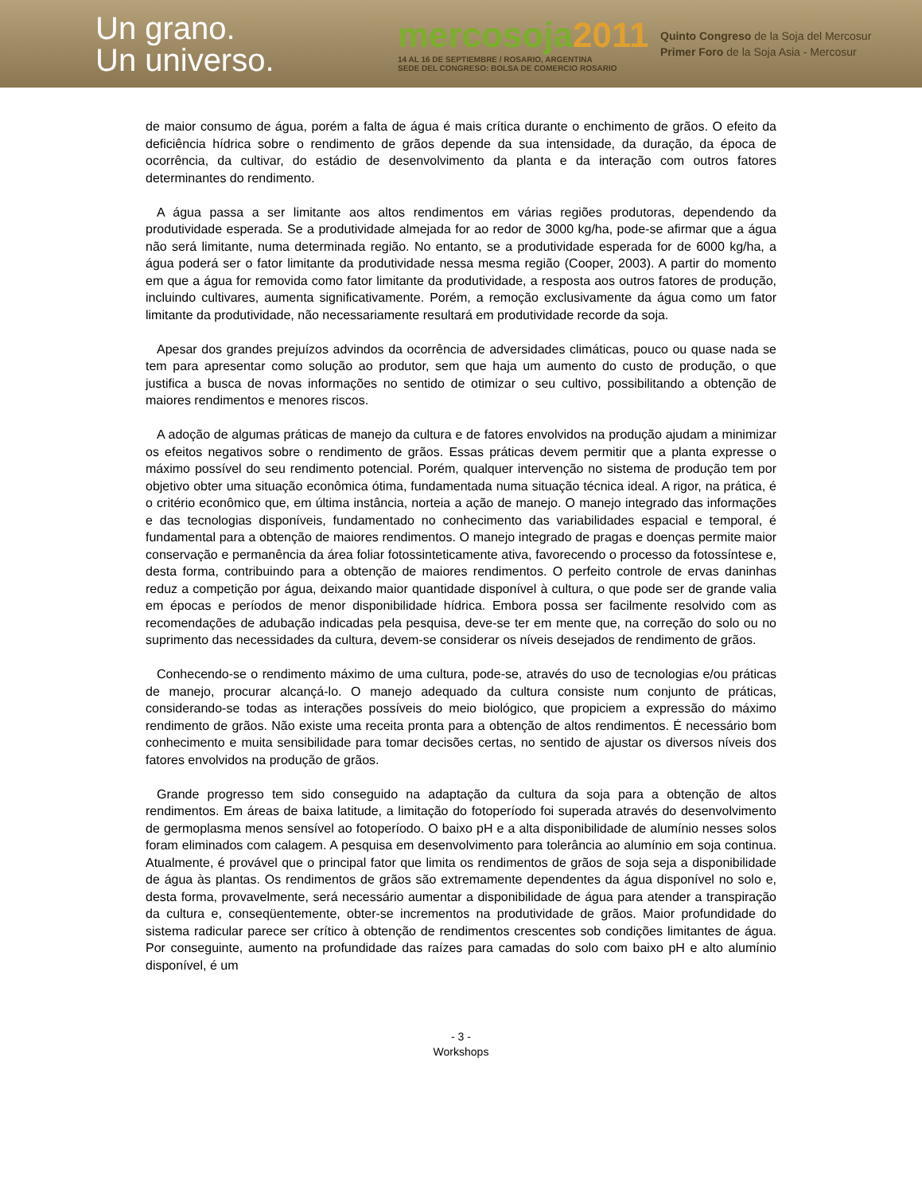Un grano.
Un universo.
mercosoja2011
14 AL 16 DE SEPTIEMBRE / ROSARIO, ARGENTINA
SEDE DEL CONGRESO: BOLSA DE COMERCIO ROSARIO
Quinto Congreso de la Soja del Mercosur
Primer Foro de la Soja Asia - Mercosur
de maior consumo de água, porém a falta de água é mais crítica durante o enchimento de grãos. O efeito da deficiência hídrica sobre o rendimento de grãos depende da sua intensidade, da duração, da época de ocorrência, da cultivar, do estádio de desenvolvimento da planta e da interação com outros fatores determinantes do rendimento.
A água passa a ser limitante aos altos rendimentos em várias regiões produtoras, dependendo da produtividade esperada. Se a produtividade almejada for ao redor de 3000 kg/ha, pode-se afirmar que a água não será limitante, numa determinada região. No entanto, se a produtividade esperada for de 6000 kg/ha, a água poderá ser o fator limitante da produtividade nessa mesma região (Cooper, 2003). A partir do momento em que a água for removida como fator limitante da produtividade, a resposta aos outros fatores de produção, incluindo cultivares, aumenta significativamente. Porém, a remoção exclusivamente da água como um fator limitante da produtividade, não necessariamente resultará em produtividade recorde da soja.
Apesar dos grandes prejuízos advindos da ocorrência de adversidades climáticas, pouco ou quase nada se tem para apresentar como solução ao produtor, sem que haja um aumento do custo de produção, o que justifica a busca de novas informações no sentido de otimizar o seu cultivo, possibilitando a obtenção de maiores rendimentos e menores riscos.
A adoção de algumas práticas de manejo da cultura e de fatores envolvidos na produção ajudam a minimizar os efeitos negativos sobre o rendimento de grãos. Essas práticas devem permitir que a planta expresse o máximo possível do seu rendimento potencial. Porém, qualquer intervenção no sistema de produção tem por objetivo obter uma situação econômica ótima, fundamentada numa situação técnica ideal. A rigor, na prática, é o critério econômico que, em última instância, norteia a ação de manejo. O manejo integrado das informações e das tecnologias disponíveis, fundamentado no conhecimento das variabilidades espacial e temporal, é fundamental para a obtenção de maiores rendimentos. O manejo integrado de pragas e doenças permite maior conservação e permanência da área foliar fotossinteticamente ativa, favorecendo o processo da fotossíntese e, desta forma, contribuindo para a obtenção de maiores rendimentos. O perfeito controle de ervas daninhas reduz a competição por água, deixando maior quantidade disponível à cultura, o que pode ser de grande valia em épocas e períodos de menor disponibilidade hídrica. Embora possa ser facilmente resolvido com as recomendações de adubação indicadas pela pesquisa, deve-se ter em mente que, na correção do solo ou no suprimento das necessidades da cultura, devem-se considerar os níveis desejados de rendimento de grãos.
Conhecendo-se o rendimento máximo de uma cultura, pode-se, através do uso de tecnologias e/ou práticas de manejo, procurar alcançá-lo. O manejo adequado da cultura consiste num conjunto de práticas, considerando-se todas as interações possíveis do meio biológico, que propiciem a expressão do máximo rendimento de grãos. Não existe uma receita pronta para a obtenção de altos rendimentos. É necessário bom conhecimento e muita sensibilidade para tomar decisões certas, no sentido de ajustar os diversos níveis dos fatores envolvidos na produção de grãos.
Grande progresso tem sido conseguido na adaptação da cultura da soja para a obtenção de altos rendimentos. Em áreas de baixa latitude, a limitação do fotoperíodo foi superada através do desenvolvimento de germoplasma menos sensível ao fotoperíodo. O baixo pH e a alta disponibilidade de alumínio nesses solos foram eliminados com calagem. A pesquisa em desenvolvimento para tolerância ao alumínio em soja continua. Atualmente, é provável que o principal fator que limita os rendimentos de grãos de soja seja a disponibilidade de água às plantas. Os rendimentos de grãos são extremamente dependentes da água disponível no solo e, desta forma, provavelmente, será necessário aumentar a disponibilidade de água para atender a transpiração da cultura e, conseqüentemente, obter-se incrementos na produtividade de grãos. Maior profundidade do sistema radicular parece ser crítico à obtenção de rendimentos crescentes sob condições limitantes de água. Por conseguinte, aumento na profundidade das raízes para camadas do solo com baixo pH e alto alumínio disponível, é um
- 3 -
Workshops